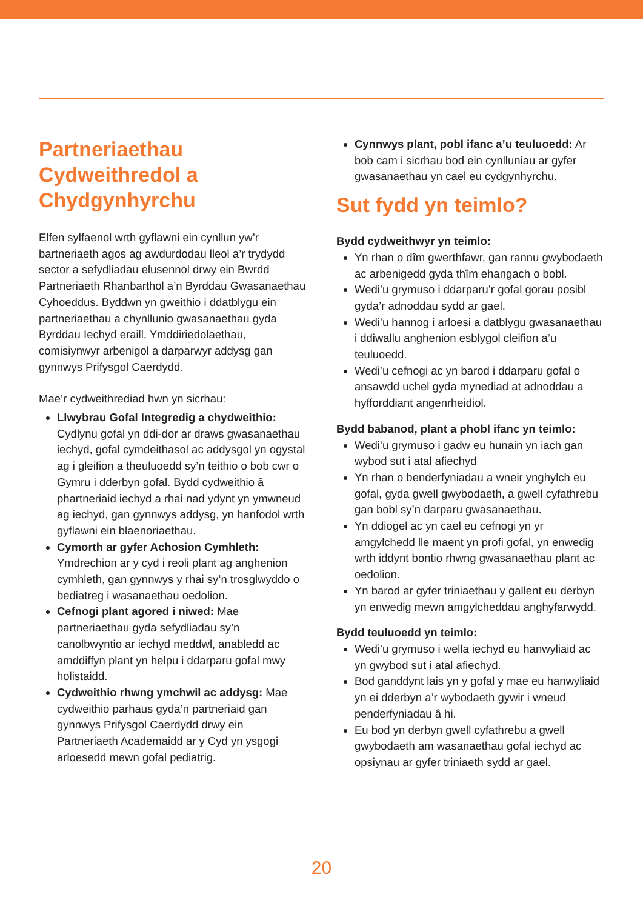Partneriaethau Cydweithredol a Chydgynhyrchu
Elfen sylfaenol wrth gyflawni ein cynllun yw’r bartneriaeth agos ag awdurdodau lleol a’r trydydd sector a sefydliadau elusennol drwy ein Bwrdd Partneriaeth Rhanbarthol a’n Byrddau Gwasanaethau Cyhoeddus. Byddwn yn gweithio i ddatblygu ein partneriaethau a chynllunio gwasanaethau gyda Byrddau Iechyd eraill, Ymddiriedolaethau, comisiynwyr arbenigol a darparwyr addysg gan gynnwys Prifysgol Caerdydd.
Mae’r cydweithrediad hwn yn sicrhau:
Llwybrau Gofal Integredig a chydweithio: Cydlynu gofal yn ddi-dor ar draws gwasanaethau iechyd, gofal cymdeithasol ac addysgol yn ogystal ag i gleifion a theuluoedd sy’n teithio o bob cwr o Gymru i dderbyn gofal. Bydd cydweithio â phartneriaid iechyd a rhai nad ydynt yn ymwneud ag iechyd, gan gynnwys addysg, yn hanfodol wrth gyflawni ein blaenoriaethau.
Cymorth ar gyfer Achosion Cymhleth: Ymdrechion ar y cyd i reoli plant ag anghenion cymhleth, gan gynnwys y rhai sy’n trosglwyddo o bediatreg i wasanaethau oedolion.
Cefnogi plant agored i niwed: Mae partneriaethau gyda sefydliadau sy’n canolbwyntio ar iechyd meddwl, anabledd ac amddiffyn plant yn helpu i ddarparu gofal mwy holistaidd.
Cydweithio rhwng ymchwil ac addysg: Mae cydweithio parhaus gyda’n partneriaid gan gynnwys Prifysgol Caerdydd drwy ein Partneriaeth Academaidd ar y Cyd yn ysgogi arloesedd mewn gofal pediatrig.
Cynnwys plant, pobl ifanc a’u teuluoedd: Ar bob cam i sicrhau bod ein cynlluniau ar gyfer gwasanaethau yn cael eu cydgynhyrchu.
Sut fydd yn teimlo?
Bydd cydweithwyr yn teimlo:
Yn rhan o dîm gwerthfawr, gan rannu gwybodaeth ac arbenigedd gyda thîm ehangach o bobl.
Wedi’u grymuso i ddarparu’r gofal gorau posibl gyda’r adnoddau sydd ar gael.
Wedi’u hannog i arloesi a datblygu gwasanaethau i ddiwallu anghenion esblygol cleifion a’u teuluoedd.
Wedi’u cefnogi ac yn barod i ddarparu gofal o ansawdd uchel gyda mynediad at adnoddau a hyfforddiant angenrheidiol.
Bydd babanod, plant a phobl ifanc yn teimlo:
Wedi’u grymuso i gadw eu hunain yn iach gan wybod sut i atal afiechyd
Yn rhan o benderfyniadau a wneir ynghylch eu gofal, gyda gwell gwybodaeth, a gwell cyfathrebu gan bobl sy’n darparu gwasanaethau.
Yn ddiogel ac yn cael eu cefnogi yn yr amgylchedd lle maent yn profi gofal, yn enwedig wrth iddynt bontio rhwng gwasanaethau plant ac oedolion.
Yn barod ar gyfer triniaethau y gallent eu derbyn yn enwedig mewn amgylcheddau anghyfarwydd.
Bydd teuluoedd yn teimlo:
Wedi’u grymuso i wella iechyd eu hanwyliaid ac yn gwybod sut i atal afiechyd.
Bod ganddynt lais yn y gofal y mae eu hanwyliaid yn ei dderbyn a’r wybodaeth gywir i wneud penderfyniadau â hi.
Eu bod yn derbyn gwell cyfathrebu a gwell gwybodaeth am wasanaethau gofal iechyd ac opsiynau ar gyfer triniaeth sydd ar gael.
20